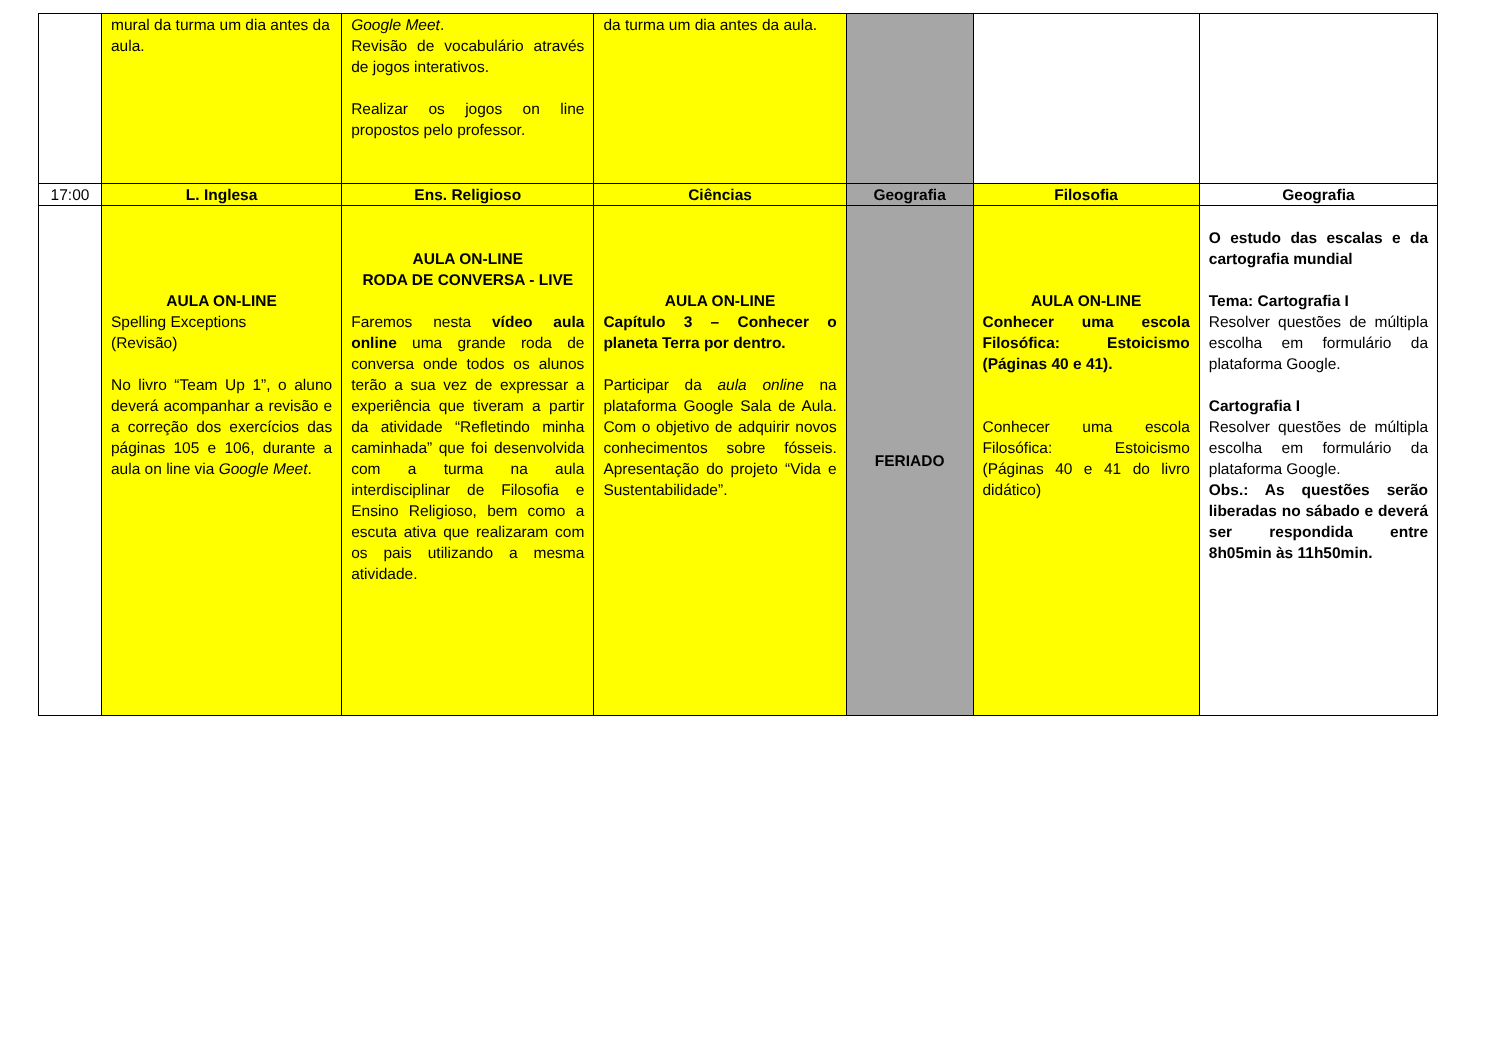| | mural da turma um dia antes da aula. | Google Meet . Revisão de vocabulário através de jogos interativos. Realizar os jogos on line propostos pelo professor. | da turma um dia antes da aula. | | | |
| 17:00 | L. Inglesa | Ens. Religioso | Ciências | Geografia | Filosofia | Geografia |
| | AULA ON-LINE Spelling Exceptions (Revisão) No livro “Team Up 1”, o aluno deverá acompanhar a revisão e a correção dos exercícios das páginas 105 e 106, durante a aula on line via Google Meet . | AULA ON-LINE RODA DE CONVERSA - LIVE Faremos nesta vídeo aula online uma grande roda de conversa onde todos os alunos terão a sua vez de expressar a experiência que tiveram a partir da atividade “Refletindo minha caminhada” que foi desenvolvida com a turma na aula interdisciplinar de Filosofia e Ensino Religioso, bem como a escuta ativa que realizaram com os pais utilizando a mesma atividade. | AULA ON-LINE Capítulo 3 – Conhecer o planeta Terra por dentro. Participar da aula online na plataforma Google Sala de Aula. Com o objetivo de adquirir novos conhecimentos sobre fósseis. Apresentação do projeto “Vida e Sustentabilidade”. | FERIADO | AULA ON-LINE Conhecer uma escola Filosófica: Estoicismo (Páginas 40 e 41). Conhecer uma escola Filosófica: Estoicismo (Páginas 40 e 41 do livro didático) | O estudo das escalas e da cartografia mundial Tema: Cartografia I Resolver questões de múltipla escolha em formulário da plataforma Google. Cartografia I Resolver questões de múltipla escolha em formulário da plataforma Google. Obs.: As questões serão liberadas no sábado e deverá ser respondida entre 8h05min às 11h50min. |